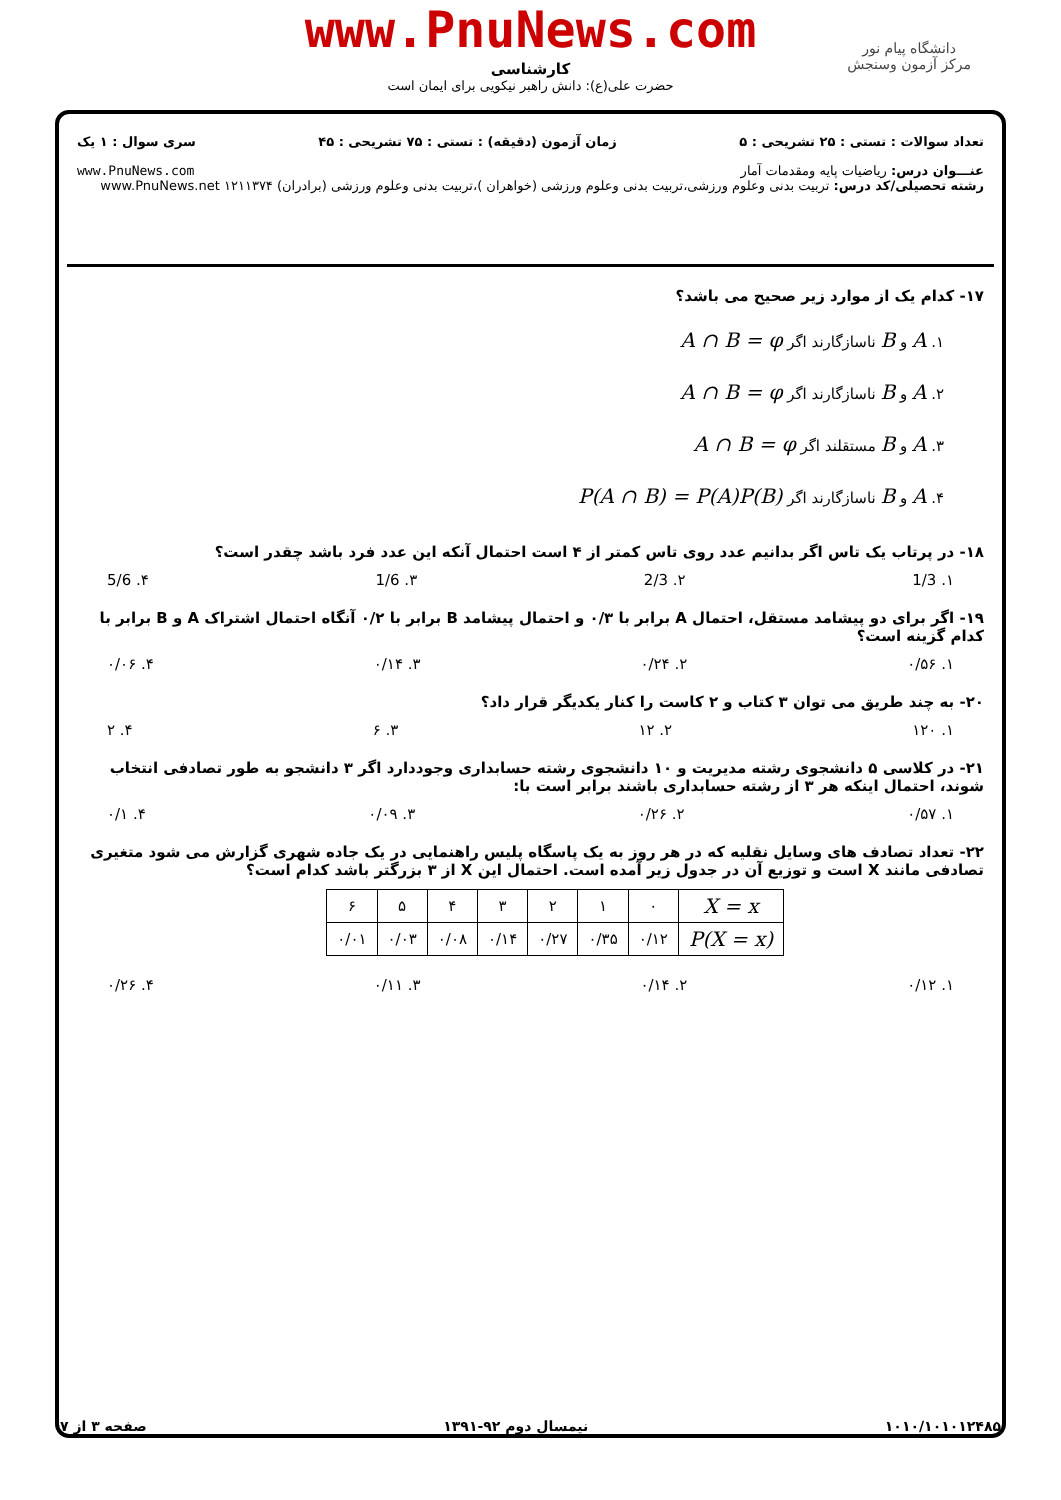www.PnuNews.com
دانشگاه پیام نور
مرکز آزمون وسنجش
کارشناسی
حضرت علی(ع): دانش راهبر نیکویی برای ایمان است
تعداد سوالات : تستی : ۲۵ تشریحی : ۵ زمان آزمون (دقیقه) : تستی : ۷۵ تشریحی : ۴۵ سری سوال : ۱ یک
عنـــوان درس: ریاضیات پایه ومقدمات آمار www.PnuNews.com
رشته تحصیلی/کد درس: تربیت بدنی وعلوم ورزشی،تربیت بدنی وعلوم ورزشی (خواهران )،تربیت بدنی وعلوم ورزشی (برادران) ۱۲۱۱۳۷۴ www.PnuNews.net
۱۷- کدام یک از موارد زیر صحیح می باشد؟
۱. A و B ناسازگارند اگر A ∩ B = φ
۲. A و B ناسازگارند اگر A ∩ B = φ
۳. A و B مستقلند اگر A ∩ B = φ
۴. A و B ناسازگارند اگر P(A ∩ B) = P(A)P(B)
۱۸- در پرتاب یک تاس اگر بدانیم عدد روی تاس کمتر از ۴ است احتمال آنکه این عدد فرد باشد چقدر است؟
۱. 1/3 ۲. 2/3 ۳. 1/6 ۴. 5/6
۱۹- اگر برای دو پیشامد مستقل، احتمال A برابر با ۰/۳ و احتمال پیشامد B برابر با ۰/۲ آنگاه احتمال اشتراک A و B برابر با کدام گزینه است؟
۱. ۰/۵۶ ۲. ۰/۲۴ ۳. ۰/۱۴ ۴. ۰/۰۶
۲۰- به چند طریق می توان ۳ کتاب و ۲ کاست را کنار یکدیگر قرار داد؟
۱. ۱۲۰ ۲. ۱۲ ۳. ۶ ۴. ۲
۲۱- در کلاسی ۵ دانشجوی رشته مدیریت و ۱۰ دانشجوی رشته حسابداری وجوددارد اگر ۳ دانشجو به طور تصادفی انتخاب شوند، احتمال اینکه هر ۳ از رشته حسابداری باشند برابر است با:
۱. ۰/۵۷ ۲. ۰/۲۶ ۳. ۰/۰۹ ۴. ۰/۱
۲۲- تعداد تصادف های وسایل نقلیه که در هر روز به یک پاسگاه پلیس راهنمایی در یک جاده شهری گزارش می شود متغیری تصادفی مانند X است و توزیع آن در جدول زیر آمده است. احتمال این X از ۳ بزرگتر باشد کدام است؟
| X = x | ۰ | ۱ | ۲ | ۳ | ۴ | ۵ | ۶ |
| P(X = x) | ۰/۱۲ | ۰/۳۵ | ۰/۲۷ | ۰/۱۴ | ۰/۰۸ | ۰/۰۳ | ۰/۰۱ |
۱. ۰/۱۲ ۲. ۰/۱۴ ۳. ۰/۱۱ ۴. ۰/۲۶
۱۰۱۰/۱۰۱۰۱۲۴۸۵ نیمسال دوم ۹۲-۱۳۹۱ صفحه ۳ از ۷